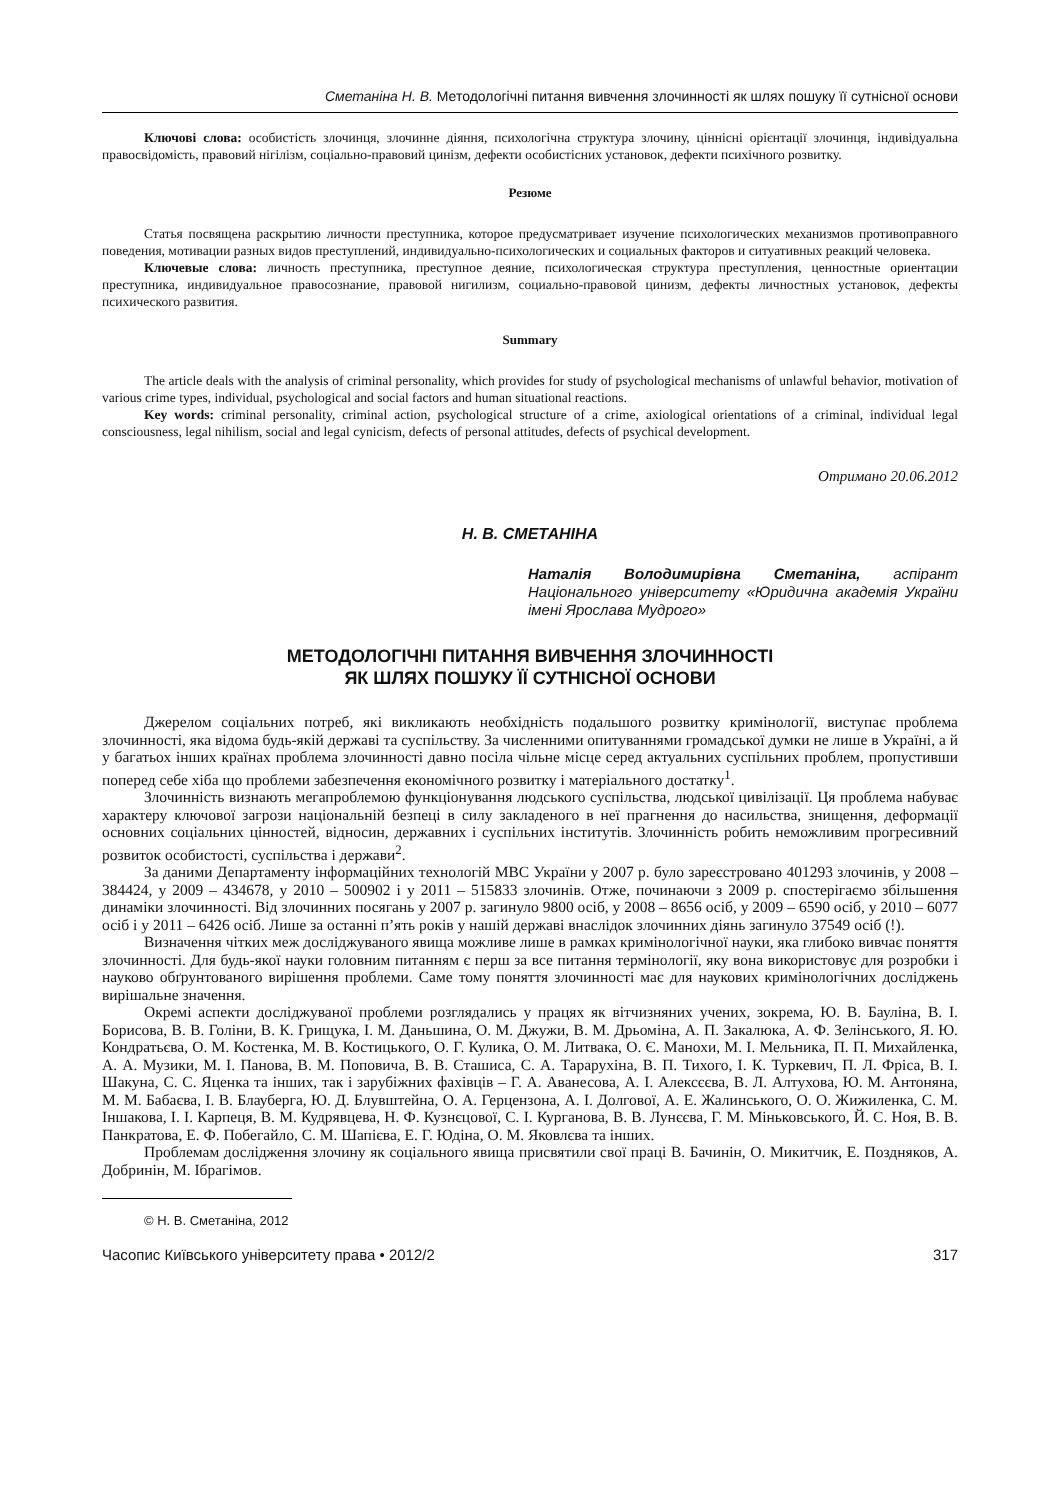Сметаніна Н. В. Методологічні питання вивчення злочинності як шлях пошуку її сутнісної основи
Ключові слова: особистість злочинця, злочинне діяння, психологічна структура злочину, ціннісні орієнтації злочинця, індивідуальна правосвідомість, правовий нігілізм, соціально-правовий цинізм, дефекти особистісних установок, дефекти психічного розвитку.
Резюме
Статья посвящена раскрытию личности преступника, которое предусматривает изучение психологических механизмов противоправного поведения, мотивации разных видов преступлений, индивидуально-психологических и социальных факторов и ситуативных реакций человека.
Ключевые слова: личность преступника, преступное деяние, психологическая структура преступления, ценностные ориентации преступника, индивидуальное правосознание, правовой нигилизм, социально-правовой цинизм, дефекты личностных установок, дефекты психического развития.
Summary
The article deals with the analysis of criminal personality, which provides for study of psychological mechanisms of unlawful behavior, motivation of various crime types, individual, psychological and social factors and human situational reactions.
Key words: criminal personality, criminal action, psychological structure of a crime, axiological orientations of a criminal, individual legal consciousness, legal nihilism, social and legal cynicism, defects of personal attitudes, defects of psychical development.
Отримано 20.06.2012
Н. В. СМЕТАНІНА
Наталія Володимирівна Сметаніна, аспірант Національного університету «Юридична академія України імені Ярослава Мудрого»
МЕТОДОЛОГІЧНІ ПИТАННЯ ВИВЧЕННЯ ЗЛОЧИННОСТІ
ЯК ШЛЯХ ПОШУКУ ЇЇ СУТНІСНОЇ ОСНОВИ
Джерелом соціальних потреб, які викликають необхідність подальшого розвитку кримінології, виступає проблема злочинності, яка відома будь-якій державі та суспільству. За численними опитуваннями громадської думки не лише в Україні, а й у багатьох інших країнах проблема злочинності давно посіла чільне місце серед актуальних суспільних проблем, пропустивши поперед себе хіба що проблеми забезпечення економічного розвитку і матеріального достатку<sup>1</sup>.
Злочинність визнають мегапроблемою функціонування людського суспільства, людської цивілізації. Ця проблема набуває характеру ключової загрози національній безпеці в силу закладеного в неї прагнення до насильства, знищення, деформації основних соціальних цінностей, відносин, державних і суспільних інститутів. Злочинність робить неможливим прогресивний розвиток особистості, суспільства і держави<sup>2</sup>.
За даними Департаменту інформаційних технологій МВС України у 2007 р. було зареєстровано 401293 злочинів, у 2008 – 384424, у 2009 – 434678, у 2010 – 500902 і у 2011 – 515833 злочинів. Отже, починаючи з 2009 р. спостерігаємо збільшення динаміки злочинності. Від злочинних посягань у 2007 р. загинуло 9800 осіб, у 2008 – 8656 осіб, у 2009 – 6590 осіб, у 2010 – 6077 осіб і у 2011 – 6426 осіб. Лише за останні п’ять років у нашій державі внаслідок злочинних діянь загинуло 37549 осіб (!).
Визначення чітких меж досліджуваного явища можливе лише в рамках кримінологічної науки, яка глибоко вивчає поняття злочинності. Для будь-якої науки головним питанням є перш за все питання термінології, яку вона використовує для розробки і науково обґрунтованого вирішення проблеми. Саме тому поняття злочинності має для наукових кримінологічних досліджень вирішальне значення.
Окремі аспекти досліджуваної проблеми розглядались у працях як вітчизняних учених, зокрема, Ю. В. Бауліна, В. І. Борисова, В. В. Голіни, В. К. Грищука, І. М. Даньшина, О. М. Джужи, В. М. Дрьоміна, А. П. Закалюка, А. Ф. Зелінського, Я. Ю. Кондратьєва, О. М. Костенка, М. В. Костицького, О. Г. Кулика, О. М. Литвака, О. Є. Манохи, М. І. Мельника, П. П. Михайленка, А. А. Музики, М. І. Панова, В. М. Поповича, В. В. Сташиса, С. А. Тарарухіна, В. П. Тихого, І. К. Туркевич, П. Л. Фріса, В. І. Шакуна, С. С. Яценка та інших, так і зарубіжних фахівців – Г. А. Аванесова, А. І. Алексєєва, В. Л. Алтухова, Ю. М. Антоняна, М. М. Бабаєва, І. В. Блауберга, Ю. Д. Блувштейна, О. А. Герцензона, А. І. Долгової, А. Е. Жалинського, О. О. Жижиленка, С. М. Іншакова, І. І. Карпеця, В. М. Кудрявцева, Н. Ф. Кузнєцової, С. І. Курганова, В. В. Лунєєва, Г. М. Міньковського, Й. С. Ноя, В. В. Панкратова, Е. Ф. Побегайло, С. М. Шапієва, Е. Г. Юдіна, О. М. Яковлєва та інших.
Проблемам дослідження злочину як соціального явища присвятили свої праці В. Бачинін, О. Микитчик, Е. Поздняков, А. Добринін, М. Ібрагімов.
© Н. В. Сметаніна, 2012
Часопис Київського університету права • 2012/2 317